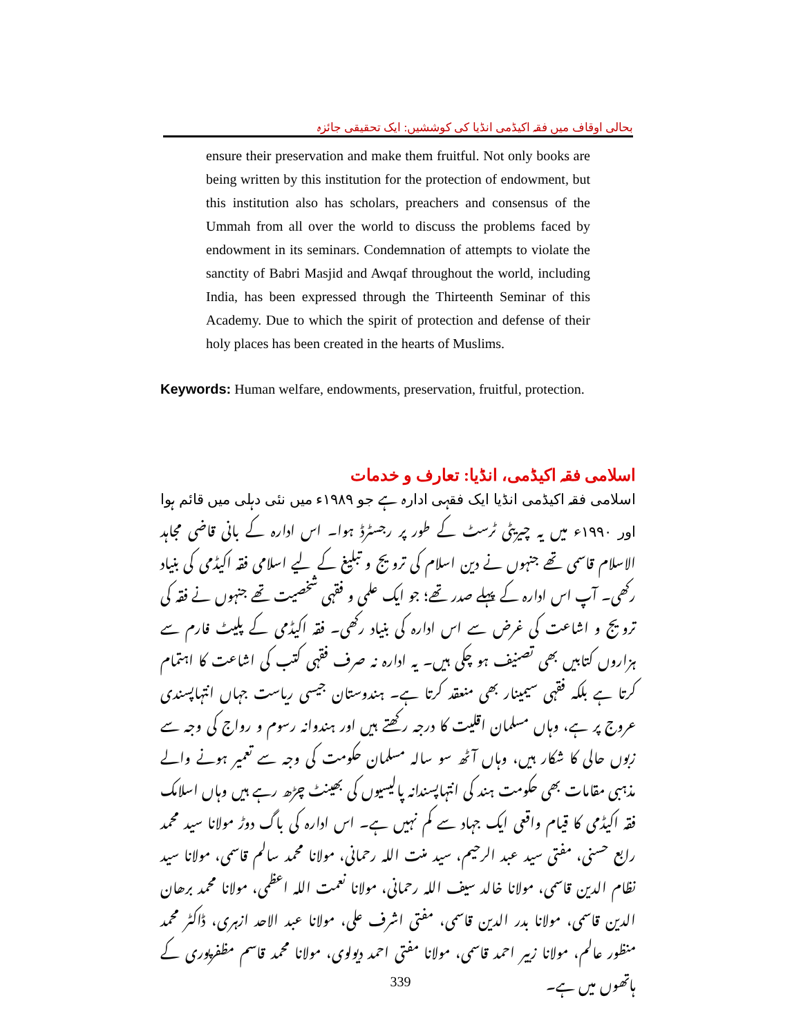بحالی اوقاف میں فقہ اکیڈمی انڈیا کی کوششیں: ایک تحقیقی جائزہ
ensure their preservation and make them fruitful. Not only books are being written by this institution for the protection of endowment, but this institution also has scholars, preachers and consensus of the Ummah from all over the world to discuss the problems faced by endowment in its seminars. Condemnation of attempts to violate the sanctity of Babri Masjid and Awqaf throughout the world, including India, has been expressed through the Thirteenth Seminar of this Academy. Due to which the spirit of protection and defense of their holy places has been created in the hearts of Muslims.
Keywords: Human welfare, endowments, preservation, fruitful, protection.
اسلامی فقہ اکیڈمی، انڈیا: تعارف و خدمات
اسلامی فقہ اکیڈمی انڈیا ایک فقہی ادارہ ہے جو ۱۹۸۹ء میں نئی دہلی میں قائم ہوا اور ۱۹۹۰ء میں یہ چیریٹی ٹرسٹ کے طور پر رجسٹرڈ ہوا۔ اس ادارہ کے بانی قاضی مجاہد الاسلام قاسمی تھے جنہوں نے دین اسلام کی ترویج و تبلیغ کے لیے اسلامی فقہ اکیڈمی کی بنیاد رکھی۔ آپ اس ادارہ کے پہلے صدر تھے؛ جو ایک علمی و فقہی شخصیت تھے جنہوں نے فقہ کی ترویج و اشاعت کی غرض سے اس ادارہ کی بنیاد رکھی۔ فقہ اکیڈمی کے پلیٹ فارم سے ہزاروں کتابیں بھی تصنیف ہو چکی ہیں۔ یہ ادارہ نہ صرف فقہی کتب کی اشاعت کا اہتمام کرتا ہے بلکہ فقہی سیمینار بھی منعقد کرتا ہے۔ ہندوستان جیسی ریاست جہاں انتہاپسندی عروج پر ہے، وہاں مسلمان اقلیت کا درجہ رکھتے ہیں اور ہندوانہ رسوم و رواج کی وجہ سے زبوں حالی کا شکار ہیں، وہاں آٹھ سو سالہ مسلمان حکومت کی وجہ سے تعمیر ہونے والے مذہبی مقامات بھی حکومت ہند کی انتہاپسندانہ پالیسیوں کی بھینٹ چڑھ رہے ہیں وہاں اسلامک فقہ اکیڈمی کا قیام واقعی ایک جہاد سے کم نہیں ہے۔ اس ادارہ کی باگ دوڑ مولانا سید محمد رابع حسنی، مفتی سید عبد الرحیم، سید منت اللہ رحمانی، مولانا محمد سالم قاسمی، مولانا سید نظام الدین قاسمی، مولانا خالد سیف اللہ رحمانی، مولانا نعمت اللہ اعظمی، مولانا محمد برھان الدین قاسمی، مولانا بدر الدین قاسمی، مفتی اشرف علی، مولانا عبد الاحد ازہری، ڈاکٹر محمد منظور عالم، مولانا زبیر احمد قاسمی، مولانا مفتی احمد دیولوی، مولانا محمد قاسم مظفرپوری کے ہاتھوں میں ہے۔
339